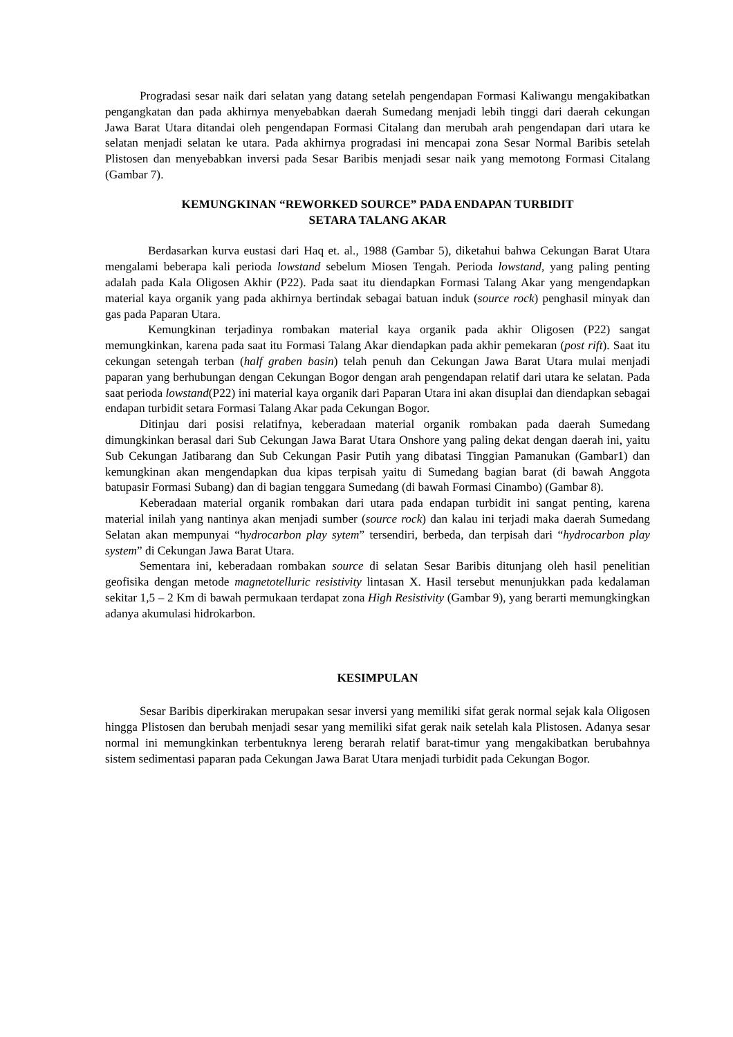Progradasi sesar naik dari selatan yang datang setelah pengendapan Formasi Kaliwangu mengakibatkan pengangkatan dan pada akhirnya menyebabkan daerah Sumedang menjadi lebih tinggi dari daerah cekungan Jawa Barat Utara ditandai oleh pengendapan Formasi Citalang dan merubah arah pengendapan dari utara ke selatan menjadi selatan ke utara. Pada akhirnya progradasi ini mencapai zona Sesar Normal Baribis setelah Plistosen dan menyebabkan inversi pada Sesar Baribis menjadi sesar naik yang memotong Formasi Citalang (Gambar 7).
KEMUNGKINAN “REWORKED SOURCE” PADA ENDAPAN TURBIDIT
SETARA TALANG AKAR
Berdasarkan kurva eustasi dari Haq et. al., 1988 (Gambar 5), diketahui bahwa Cekungan Barat Utara mengalami beberapa kali perioda lowstand sebelum Miosen Tengah. Perioda lowstand, yang paling penting adalah pada Kala Oligosen Akhir (P22). Pada saat itu diendapkan Formasi Talang Akar yang mengendapkan material kaya organik yang pada akhirnya bertindak sebagai batuan induk (source rock) penghasil minyak dan gas pada Paparan Utara.
Kemungkinan terjadinya rombakan material kaya organik pada akhir Oligosen (P22) sangat memungkinkan, karena pada saat itu Formasi Talang Akar diendapkan pada akhir pemekaran (post rift). Saat itu cekungan setengah terban (half graben basin) telah penuh dan Cekungan Jawa Barat Utara mulai menjadi paparan yang berhubungan dengan Cekungan Bogor dengan arah pengendapan relatif dari utara ke selatan. Pada saat perioda lowstand(P22) ini material kaya organik dari Paparan Utara ini akan disuplai dan diendapkan sebagai endapan turbidit setara Formasi Talang Akar pada Cekungan Bogor.
Ditinjau dari posisi relatifnya, keberadaan material organik rombakan pada daerah Sumedang dimungkinkan berasal dari Sub Cekungan Jawa Barat Utara Onshore yang paling dekat dengan daerah ini, yaitu Sub Cekungan Jatibarang dan Sub Cekungan Pasir Putih yang dibatasi Tinggian Pamanukan (Gambar1) dan kemungkinan akan mengendapkan dua kipas terpisah yaitu di Sumedang bagian barat (di bawah Anggota batupasir Formasi Subang) dan di bagian tenggara Sumedang (di bawah Formasi Cinambo) (Gambar 8).
Keberadaan material organik rombakan dari utara pada endapan turbidit ini sangat penting, karena material inilah yang nantinya akan menjadi sumber (source rock) dan kalau ini terjadi maka daerah Sumedang Selatan akan mempunyai “hydrocarbon play sytem” tersendiri, berbeda, dan terpisah dari “hydrocarbon play system” di Cekungan Jawa Barat Utara.
Sementara ini, keberadaan rombakan source di selatan Sesar Baribis ditunjang oleh hasil penelitian geofisika dengan metode magnetotelluric resistivity lintasan X. Hasil tersebut menunjukkan pada kedalaman sekitar 1,5 – 2 Km di bawah permukaan terdapat zona High Resistivity (Gambar 9), yang berarti memungkingkan adanya akumulasi hidrokarbon.
KESIMPULAN
Sesar Baribis diperkirakan merupakan sesar inversi yang memiliki sifat gerak normal sejak kala Oligosen hingga Plistosen dan berubah menjadi sesar yang memiliki sifat gerak naik setelah kala Plistosen. Adanya sesar normal ini memungkinkan terbentuknya lereng berarah relatif barat-timur yang mengakibatkan berubahnya sistem sedimentasi paparan pada Cekungan Jawa Barat Utara menjadi turbidit pada Cekungan Bogor.